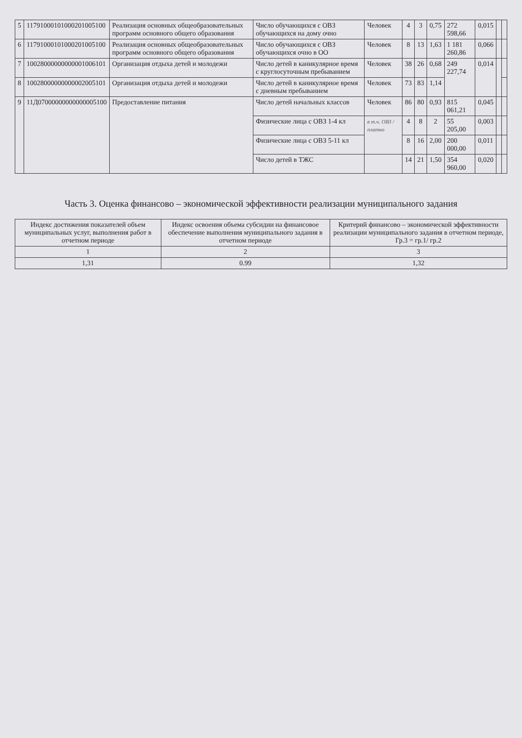| 5 | 11791000101000201005100 | Реализация основных общеобразовательных программ основного общего образования | Число обучающихся с ОВЗ обучающихся на дому очно | Человек | 4 | 3 | 0,75 | 272 598,66 | 0,015 | | |
| 6 | 11791000101000201005100 | Реализация основных общеобразовательных программ основного общего образования | Число обучающихся с ОВЗ обучающихся очно в ОО | Человек | 8 | 13 | 1,63 | 1 181 260,86 | 0,066 | | |
| 7 | 10028000000000001006101 | Организация отдыха детей и молодежи | Число детей в каникулярное время с круглосуточным пребыванием | Человек | 38 | 26 | 0,68 | 249 227,74 | 0,014 | | |
| 8 | 10028000000000002005101 | Организация отдыха детей и молодежи | Число детей в каникулярное время с дневным пребыванием | Человек | 73 | 83 | 1,14 | | | | |
| 9 | 11Д07000000000000005100 | Предоставление питания | Число детей начальных классов | Человек | 86 | 80 | 0,93 | 815 061,21 | 0,045 | | |
| | | | Физические лица с ОВЗ 1-4 кл | в т.ч. ОВЗ / платно | 4 | 8 | 2 | 55 205,00 | 0,003 | | |
| | | | Физические лица с ОВЗ 5-11 кл | | 8 | 16 | 2,00 | 200 000,00 | 0,011 | | |
| | | | Число детей в ТЖС | | 14 | 21 | 1,50 | 354 960,00 | 0,020 | | |
Часть 3. Оценка финансово – экономической эффективности реализации муниципального задания
| Индекс достижения показателей объем муниципальных услуг, выполнения работ в отчетном периоде | Индекс освоения объема субсидии на финансовое обеспечение выполнения муниципального задания в отчетном периоде | Критерий финансово – экономической эффективности реализации муниципального задания в отчетном периоде, Гр.3 = гр.1/ гр.2 |
| --- | --- | --- |
| 1 | 2 | 3 |
| 1,31 | 0.99 | 1,32 |